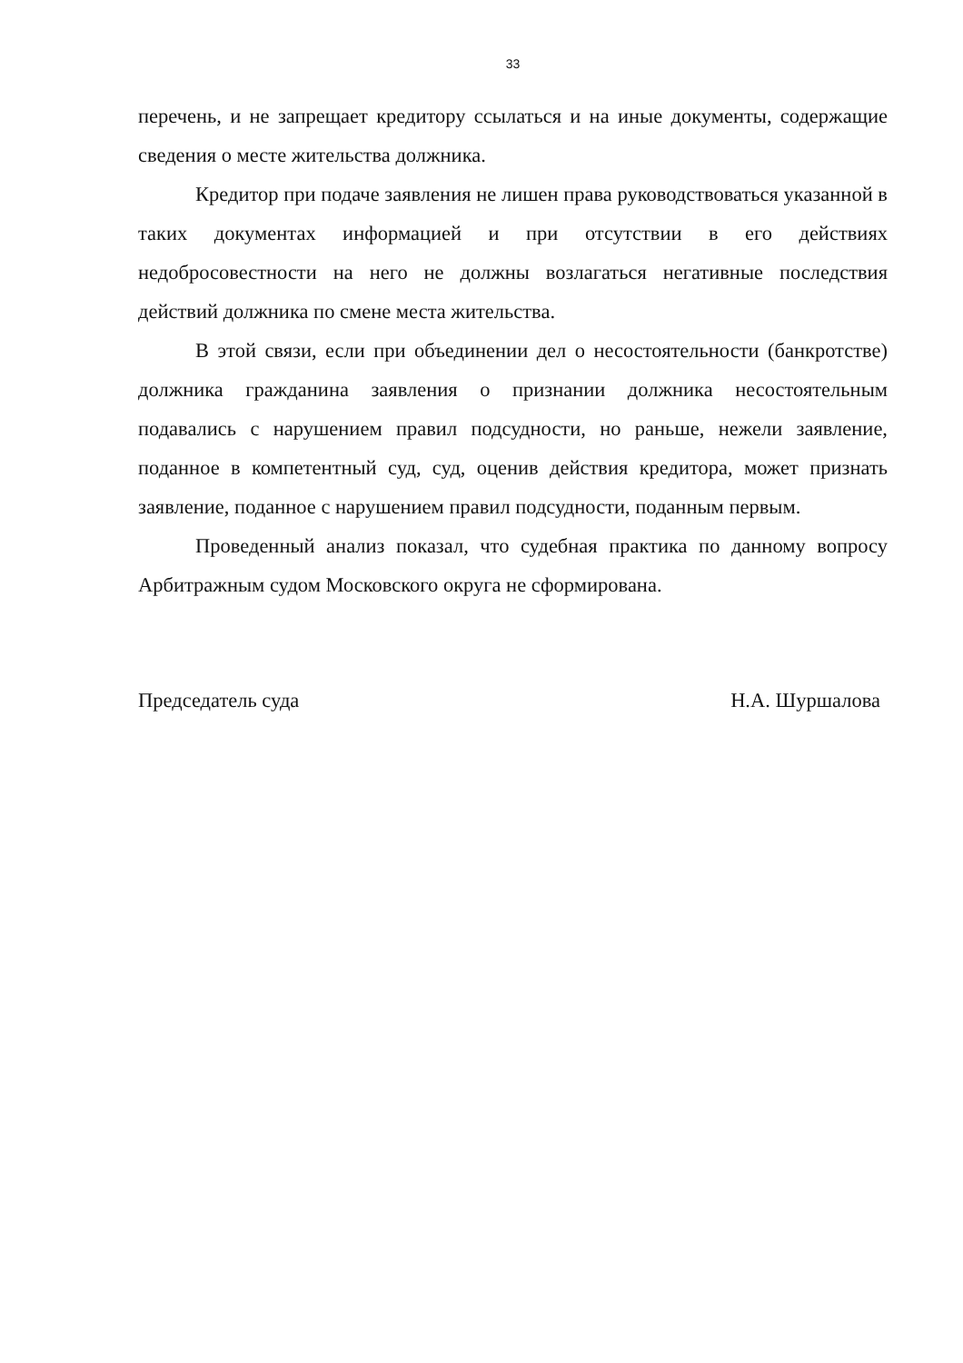33
перечень, и не запрещает кредитору ссылаться и на иные документы, содержащие сведения о месте жительства должника.
Кредитор при подаче заявления не лишен права руководствоваться указанной в таких документах информацией и при отсутствии в его действиях недобросовестности на него не должны возлагаться негативные последствия действий должника по смене места жительства.
В этой связи, если при объединении дел о несостоятельности (банкротстве) должника гражданина заявления о признании должника несостоятельным подавались с нарушением правил подсудности, но раньше, нежели заявление, поданное в компетентный суд, суд, оценив действия кредитора, может признать заявление, поданное с нарушением правил подсудности, поданным первым.
Проведенный анализ показал, что судебная практика по данному вопросу Арбитражным судом Московского округа не сформирована.
Председатель суда Н.А. Шуршалова